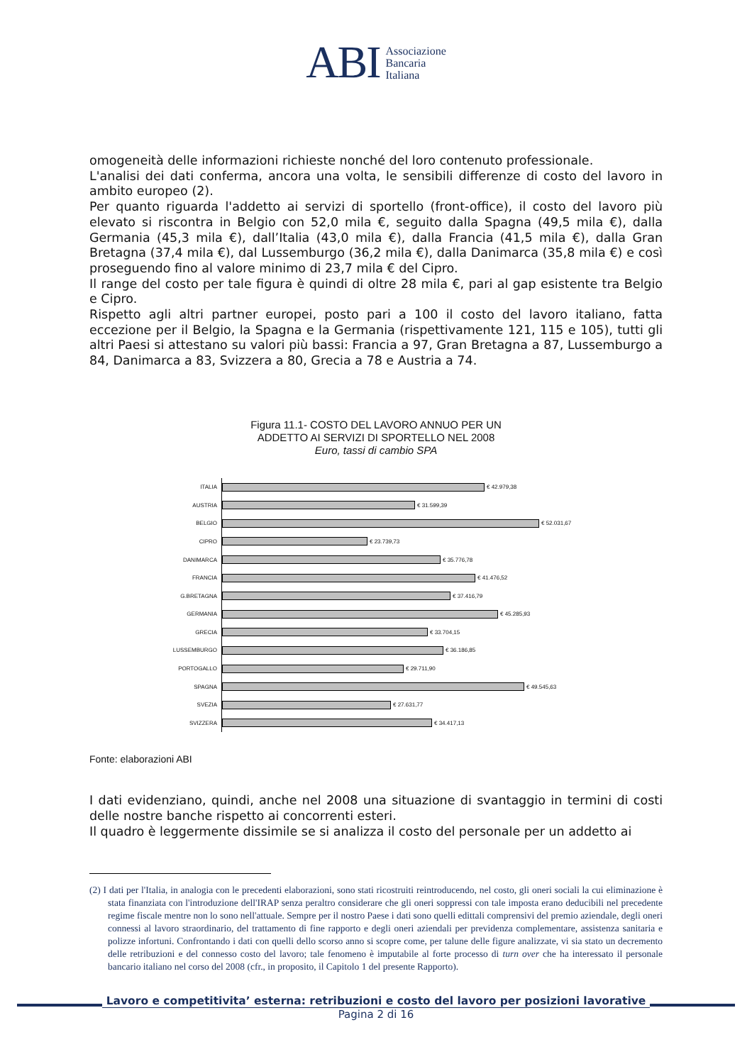ABI Associazione
Bancaria
Italiana
omogeneità delle informazioni richieste nonché del loro contenuto professionale.
L'analisi dei dati conferma, ancora una volta, le sensibili differenze di costo del lavoro in ambito europeo (2).
Per quanto riguarda l'addetto ai servizi di sportello (front-office), il costo del lavoro più elevato si riscontra in Belgio con 52,0 mila €, seguito dalla Spagna (49,5 mila €), dalla Germania (45,3 mila €), dall’Italia (43,0 mila €), dalla Francia (41,5 mila €), dalla Gran Bretagna (37,4 mila €), dal Lussemburgo (36,2 mila €), dalla Danimarca (35,8 mila €) e così proseguendo fino al valore minimo di 23,7 mila € del Cipro.
Il range del costo per tale figura è quindi di oltre 28 mila €, pari al gap esistente tra Belgio e Cipro.
Rispetto agli altri partner europei, posto pari a 100 il costo del lavoro italiano, fatta eccezione per il Belgio, la Spagna e la Germania (rispettivamente 121, 115 e 105), tutti gli altri Paesi si attestano su valori più bassi: Francia a 97, Gran Bretagna a 87, Lussemburgo a 84, Danimarca a 83, Svizzera a 80, Grecia a 78 e Austria a 74.
Figura 11.1- COSTO DEL LAVORO ANNUO PER UN
ADDETTO AI SERVIZI DI SPORTELLO NEL 2008
Euro, tassi di cambio SPA
ITALIA
€ 42.979,38
AUSTRIA
€ 31.599,39
BELGIO
€ 52.031,67
CIPRO
€ 23.739,73
DANIMARCA
€ 35.776,78
FRANCIA
€ 41.476,52
G.BRETAGNA
€ 37.416,79
GERMANIA
€ 45.285,93
GRECIA
€ 33.704,15
LUSSEMBURGO
€ 36.186,85
PORTOGALLO
€ 29.711,90
SPAGNA
€ 49.545,63
SVEZIA
€ 27.631,77
SVIZZERA
€ 34.417,13
Fonte: elaborazioni ABI
I dati evidenziano, quindi, anche nel 2008 una situazione di svantaggio in termini di costi delle nostre banche rispetto ai concorrenti esteri.
Il quadro è leggermente dissimile se si analizza il costo del personale per un addetto ai
(2) I dati per l'Italia, in analogia con le precedenti elaborazioni, sono stati ricostruiti reintroducendo, nel costo, gli oneri sociali la cui eliminazione è stata finanziata con l'introduzione dell'IRAP senza peraltro considerare che gli oneri soppressi con tale imposta erano deducibili nel precedente regime fiscale mentre non lo sono nell'attuale. Sempre per il nostro Paese i dati sono quelli edittali comprensivi del premio aziendale, degli oneri connessi al lavoro straordinario, del trattamento di fine rapporto e degli oneri aziendali per previdenza complementare, assistenza sanitaria e polizze infortuni. Confrontando i dati con quelli dello scorso anno si scopre come, per talune delle figure analizzate, vi sia stato un decremento delle retribuzioni e del connesso costo del lavoro; tale fenomeno è imputabile al forte processo di turn over che ha interessato il personale bancario italiano nel corso del 2008 (cfr., in proposito, il Capitolo 1 del presente Rapporto).
Lavoro e competitivita’ esterna: retribuzioni e costo del lavoro per posizioni lavorative
Pagina 2 di 16